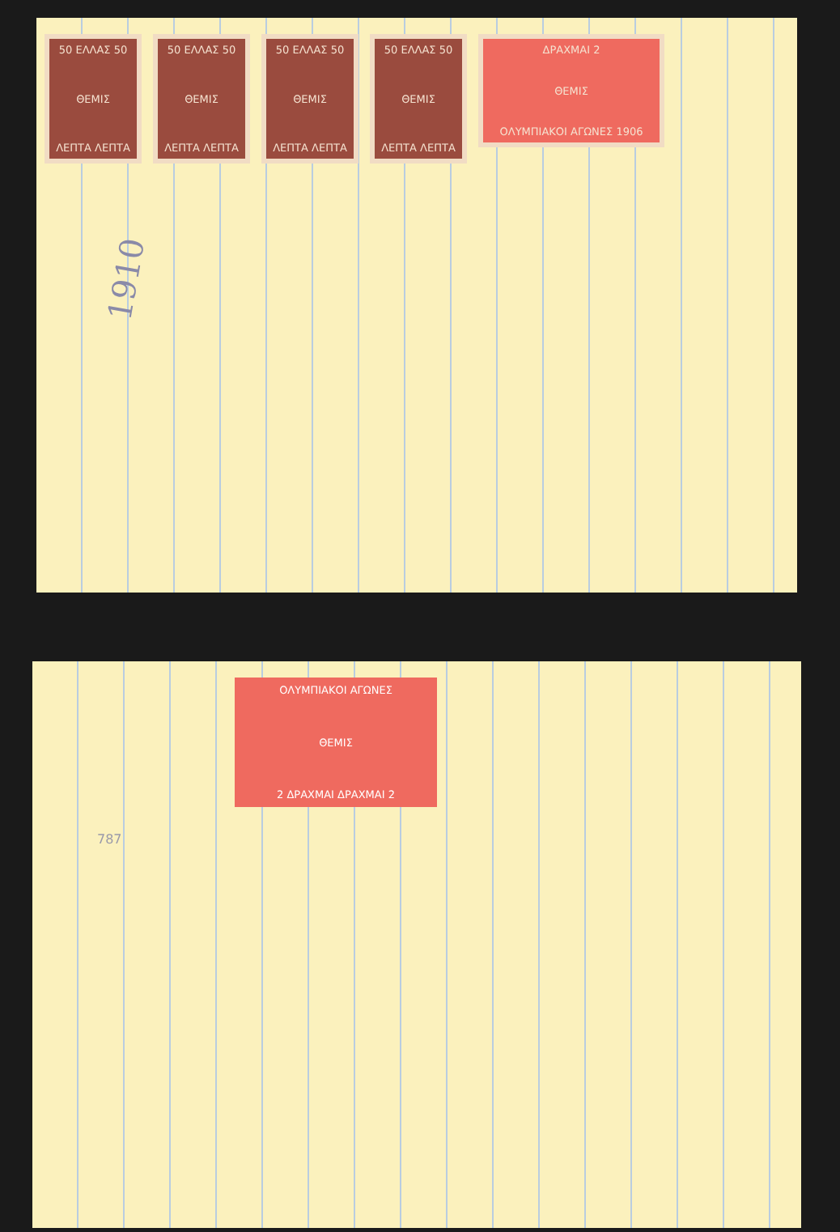50 ΕΛΛΑΣ 50
ΘΕΜΙΣ
ΛΕΠΤΑ ΛΕΠΤΑ
50 ΕΛΛΑΣ 50
ΘΕΜΙΣ
ΛΕΠΤΑ ΛΕΠΤΑ
50 ΕΛΛΑΣ 50
ΘΕΜΙΣ
ΛΕΠΤΑ ΛΕΠΤΑ
50 ΕΛΛΑΣ 50
ΘΕΜΙΣ
ΛΕΠΤΑ ΛΕΠΤΑ
ΔΡΑΧΜΑΙ 2
ΘΕΜΙΣ
ΟΛΥΜΠΙΑΚΟΙ ΑΓΩΝΕΣ 1906
1910
ΟΛΥΜΠΙΑΚΟΙ ΑΓΩΝΕΣ
ΘΕΜΙΣ
2 ΔΡΑΧΜΑΙ ΔΡΑΧΜΑΙ 2
787